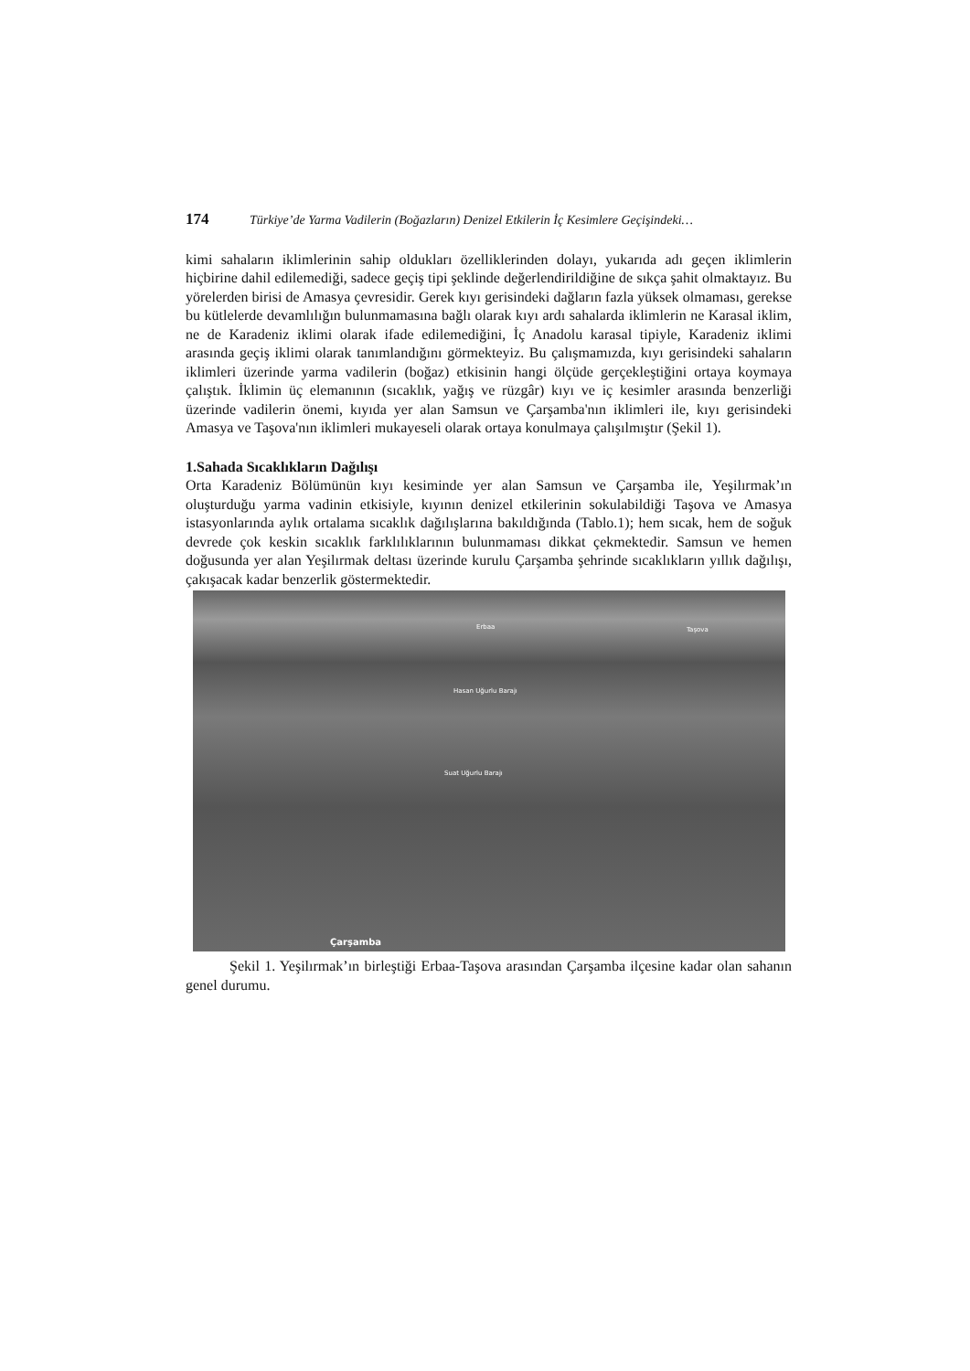174 Türkiye’de Yarma Vadilerin (Boğazların) Denizel Etkilerin İç Kesimlere Geçişindeki…
kimi sahaların iklimlerinin sahip oldukları özelliklerinden dolayı, yukarıda adı geçen iklimlerin hiçbirine dahil edilemediği, sadece geçiş tipi şeklinde değerlendirildiğine de sıkça şahit olmaktayız. Bu yörelerden birisi de Amasya çevresidir. Gerek kıyı gerisindeki dağların fazla yüksek olmaması, gerekse bu kütlelerde devamlılığın bulunmamasına bağlı olarak kıyı ardı sahalarda iklimlerin ne Karasal iklim, ne de Karadeniz iklimi olarak ifade edilemediğini, İç Anadolu karasal tipiyle, Karadeniz iklimi arasında geçiş iklimi olarak tanımlandığını görmekteyiz. Bu çalışmamızda, kıyı gerisindeki sahaların iklimleri üzerinde yarma vadilerin (boğaz) etkisinin hangi ölçüde gerçekleştiğini ortaya koymaya çalıştık. İklimin üç elemanının (sıcaklık, yağış ve rüzgâr) kıyı ve iç kesimler arasında benzerliği üzerinde vadilerin önemi, kıyıda yer alan Samsun ve Çarşamba'nın iklimleri ile, kıyı gerisindeki Amasya ve Taşova'nın iklimleri mukayeseli olarak ortaya konulmaya çalışılmıştır (Şekil 1).
1.Sahada Sıcaklıkların Dağılışı
Orta Karadeniz Bölümünün kıyı kesiminde yer alan Samsun ve Çarşamba ile, Yeşilırmak’ın oluşturduğu yarma vadinin etkisiyle, kıyının denizel etkilerinin sokulabildiği Taşova ve Amasya istasyonlarında aylık ortalama sıcaklık dağılışlarına bakıldığında (Tablo.1); hem sıcak, hem de soğuk devrede çok keskin sıcaklık farklılıklarının bulunmaması dikkat çekmektedir. Samsun ve hemen doğusunda yer alan Yeşilırmak deltası üzerinde kurulu Çarşamba şehrinde sıcaklıkların yıllık dağılışı, çakışacak kadar benzerlik göstermektedir.
Erbaa Taşova
Hasan Uğurlu Barajı
Suat Uğurlu Barajı
Çarşamba
Şekil 1. Yeşilırmak’ın birleştiği Erbaa-Taşova arasından Çarşamba ilçesine kadar olan sahanın genel durumu.